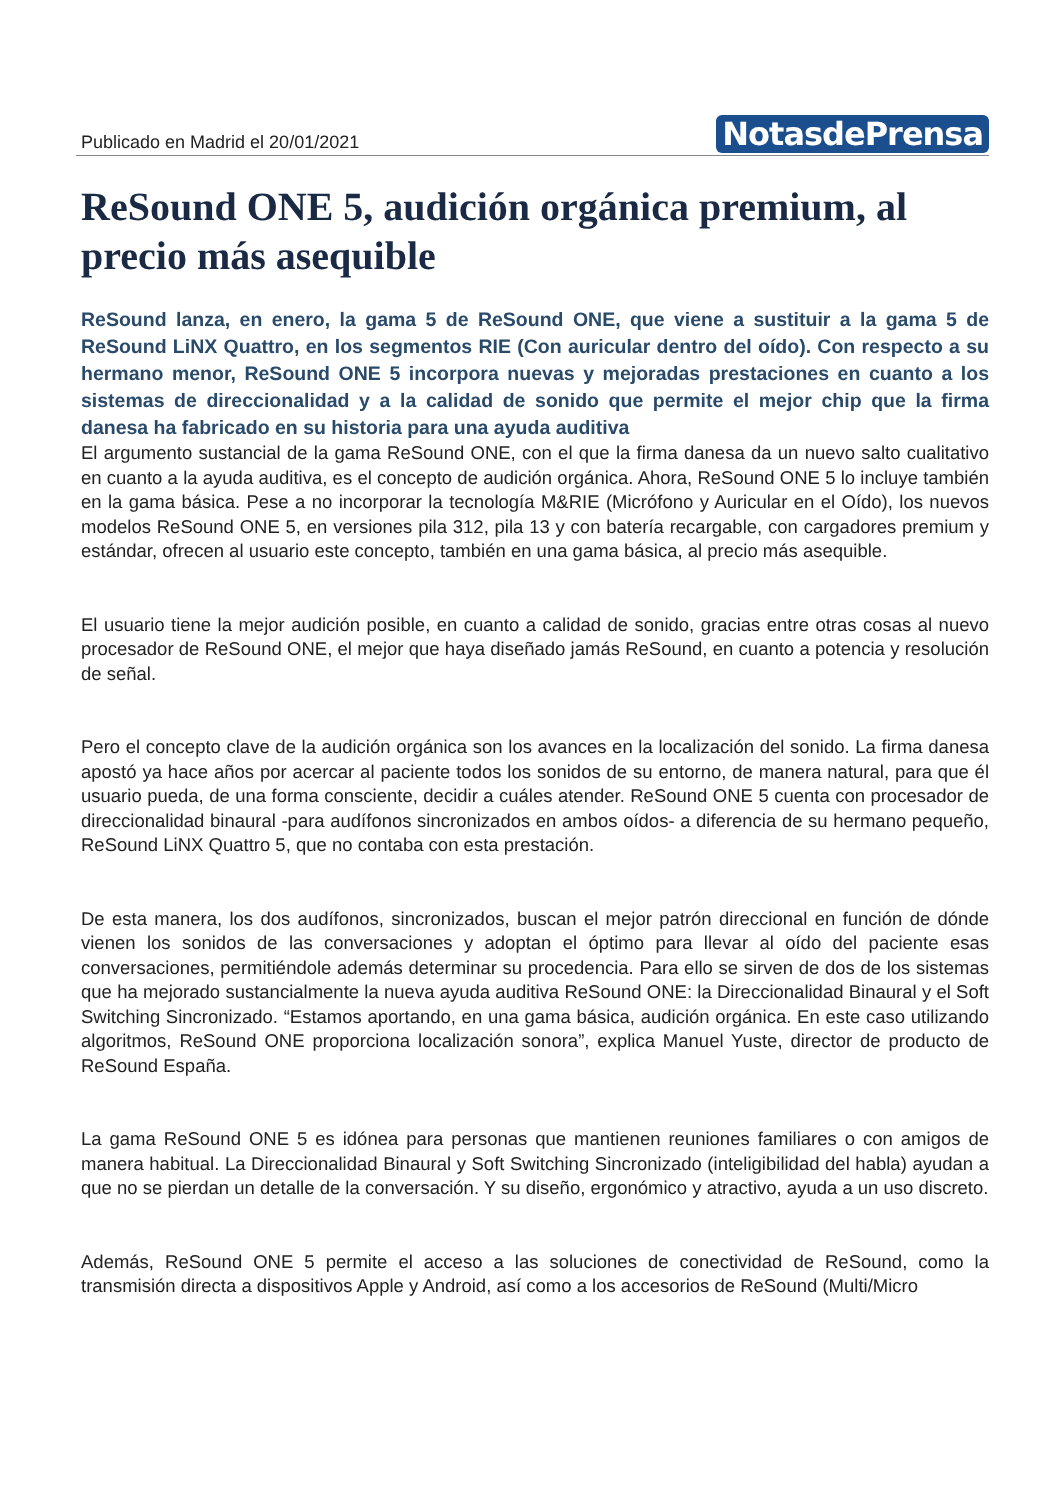Publicado en Madrid el 20/01/2021
NotasdePrensa
ReSound ONE 5, audición orgánica premium, al precio más asequible
ReSound lanza, en enero, la gama 5 de ReSound ONE, que viene a sustituir a la gama 5 de ReSound LiNX Quattro, en los segmentos RIE (Con auricular dentro del oído). Con respecto a su hermano menor, ReSound ONE 5 incorpora nuevas y mejoradas prestaciones en cuanto a los sistemas de direccionalidad y a la calidad de sonido que permite el mejor chip que la firma danesa ha fabricado en su historia para una ayuda auditiva
El argumento sustancial de la gama ReSound ONE, con el que la firma danesa da un nuevo salto cualitativo en cuanto a la ayuda auditiva, es el concepto de audición orgánica. Ahora, ReSound ONE 5 lo incluye también en la gama básica. Pese a no incorporar la tecnología M&RIE (Micrófono y Auricular en el Oído), los nuevos modelos ReSound ONE 5, en versiones pila 312, pila 13 y con batería recargable, con cargadores premium y estándar, ofrecen al usuario este concepto, también en una gama básica, al precio más asequible.
El usuario tiene la mejor audición posible, en cuanto a calidad de sonido, gracias entre otras cosas al nuevo procesador de ReSound ONE, el mejor que haya diseñado jamás ReSound, en cuanto a potencia y resolución de señal.
Pero el concepto clave de la audición orgánica son los avances en la localización del sonido. La firma danesa apostó ya hace años por acercar al paciente todos los sonidos de su entorno, de manera natural, para que él usuario pueda, de una forma consciente, decidir a cuáles atender. ReSound ONE 5 cuenta con procesador de direccionalidad binaural -para audífonos sincronizados en ambos oídos- a diferencia de su hermano pequeño, ReSound LiNX Quattro 5, que no contaba con esta prestación.
De esta manera, los dos audífonos, sincronizados, buscan el mejor patrón direccional en función de dónde vienen los sonidos de las conversaciones y adoptan el óptimo para llevar al oído del paciente esas conversaciones, permitiéndole además determinar su procedencia. Para ello se sirven de dos de los sistemas que ha mejorado sustancialmente la nueva ayuda auditiva ReSound ONE: la Direccionalidad Binaural y el Soft Switching Sincronizado. “Estamos aportando, en una gama básica, audición orgánica. En este caso utilizando algoritmos, ReSound ONE proporciona localización sonora”, explica Manuel Yuste, director de producto de ReSound España.
La gama ReSound ONE 5 es idónea para personas que mantienen reuniones familiares o con amigos de manera habitual. La Direccionalidad Binaural y Soft Switching Sincronizado (inteligibilidad del habla) ayudan a que no se pierdan un detalle de la conversación. Y su diseño, ergonómico y atractivo, ayuda a un uso discreto.
Además, ReSound ONE 5 permite el acceso a las soluciones de conectividad de ReSound, como la transmisión directa a dispositivos Apple y Android, así como a los accesorios de ReSound (Multi/Micro